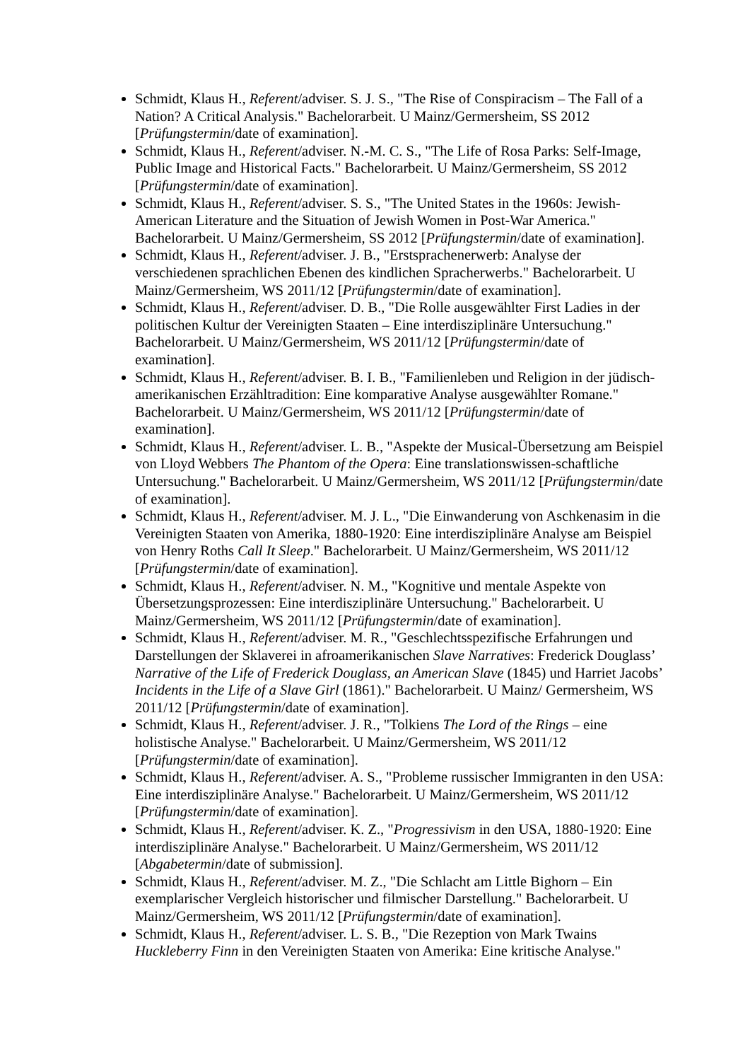Schmidt, Klaus H., Referent/adviser. S. J. S., "The Rise of Conspiracism – The Fall of a Nation? A Critical Analysis." Bachelorarbeit. U Mainz/Germersheim, SS 2012 [Prüfungstermin/date of examination].
Schmidt, Klaus H., Referent/adviser. N.-M. C. S., "The Life of Rosa Parks: Self-Image, Public Image and Historical Facts." Bachelorarbeit. U Mainz/Germersheim, SS 2012 [Prüfungstermin/date of examination].
Schmidt, Klaus H., Referent/adviser. S. S., "The United States in the 1960s: Jewish-American Literature and the Situation of Jewish Women in Post-War America." Bachelorarbeit. U Mainz/Germersheim, SS 2012 [Prüfungstermin/date of examination].
Schmidt, Klaus H., Referent/adviser. J. B., "Erstsprachenerwerb: Analyse der verschiedenen sprachlichen Ebenen des kindlichen Spracherwerbs." Bachelorarbeit. U Mainz/Germersheim, WS 2011/12 [Prüfungstermin/date of examination].
Schmidt, Klaus H., Referent/adviser. D. B., "Die Rolle ausgewählter First Ladies in der politischen Kultur der Vereinigten Staaten – Eine interdisziplinäre Untersuchung." Bachelorarbeit. U Mainz/Germersheim, WS 2011/12 [Prüfungstermin/date of examination].
Schmidt, Klaus H., Referent/adviser. B. I. B., "Familienleben und Religion in der jüdisch-amerikanischen Erzähltradition: Eine komparative Analyse ausgewählter Romane." Bachelorarbeit. U Mainz/Germersheim, WS 2011/12 [Prüfungstermin/date of examination].
Schmidt, Klaus H., Referent/adviser. L. B., "Aspekte der Musical-Übersetzung am Beispiel von Lloyd Webbers The Phantom of the Opera: Eine translationswissen-schaftliche Untersuchung." Bachelorarbeit. U Mainz/Germersheim, WS 2011/12 [Prüfungstermin/date of examination].
Schmidt, Klaus H., Referent/adviser. M. J. L., "Die Einwanderung von Aschkenasim in die Vereinigten Staaten von Amerika, 1880-1920: Eine interdisziplinäre Analyse am Beispiel von Henry Roths Call It Sleep." Bachelorarbeit. U Mainz/Germersheim, WS 2011/12 [Prüfungstermin/date of examination].
Schmidt, Klaus H., Referent/adviser. N. M., "Kognitive und mentale Aspekte von Übersetzungsprozessen: Eine interdisziplinäre Untersuchung." Bachelorarbeit. U Mainz/Germersheim, WS 2011/12 [Prüfungstermin/date of examination].
Schmidt, Klaus H., Referent/adviser. M. R., "Geschlechtsspezifische Erfahrungen und Darstellungen der Sklaverei in afroamerikanischen Slave Narratives: Frederick Douglass’ Narrative of the Life of Frederick Douglass, an American Slave (1845) und Harriet Jacobs’ Incidents in the Life of a Slave Girl (1861)." Bachelorarbeit. U Mainz/ Germersheim, WS 2011/12 [Prüfungstermin/date of examination].
Schmidt, Klaus H., Referent/adviser. J. R., "Tolkiens The Lord of the Rings – eine holistische Analyse." Bachelorarbeit. U Mainz/Germersheim, WS 2011/12 [Prüfungstermin/date of examination].
Schmidt, Klaus H., Referent/adviser. A. S., "Probleme russischer Immigranten in den USA: Eine interdisziplinäre Analyse." Bachelorarbeit. U Mainz/Germersheim, WS 2011/12 [Prüfungstermin/date of examination].
Schmidt, Klaus H., Referent/adviser. K. Z., "Progressivism in den USA, 1880-1920: Eine interdisziplinäre Analyse." Bachelorarbeit. U Mainz/Germersheim, WS 2011/12 [Abgabetermin/date of submission].
Schmidt, Klaus H., Referent/adviser. M. Z., "Die Schlacht am Little Bighorn – Ein exemplarischer Vergleich historischer und filmischer Darstellung." Bachelorarbeit. U Mainz/Germersheim, WS 2011/12 [Prüfungstermin/date of examination].
Schmidt, Klaus H., Referent/adviser. L. S. B., "Die Rezeption von Mark Twains Huckleberry Finn in den Vereinigten Staaten von Amerika: Eine kritische Analyse."